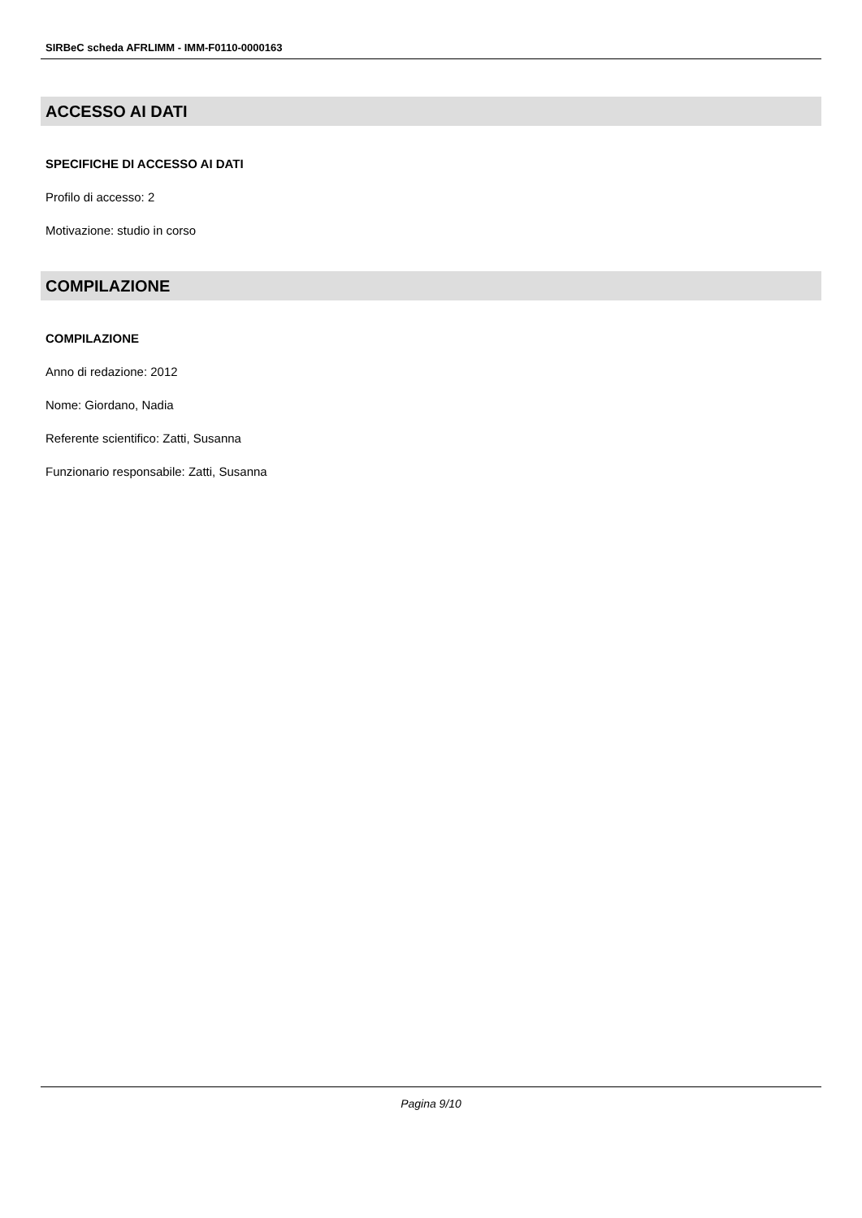SIRBeC scheda AFRLIMM - IMM-F0110-0000163
ACCESSO AI DATI
SPECIFICHE DI ACCESSO AI DATI
Profilo di accesso: 2
Motivazione: studio in corso
COMPILAZIONE
COMPILAZIONE
Anno di redazione: 2012
Nome: Giordano, Nadia
Referente scientifico: Zatti, Susanna
Funzionario responsabile: Zatti, Susanna
Pagina 9/10